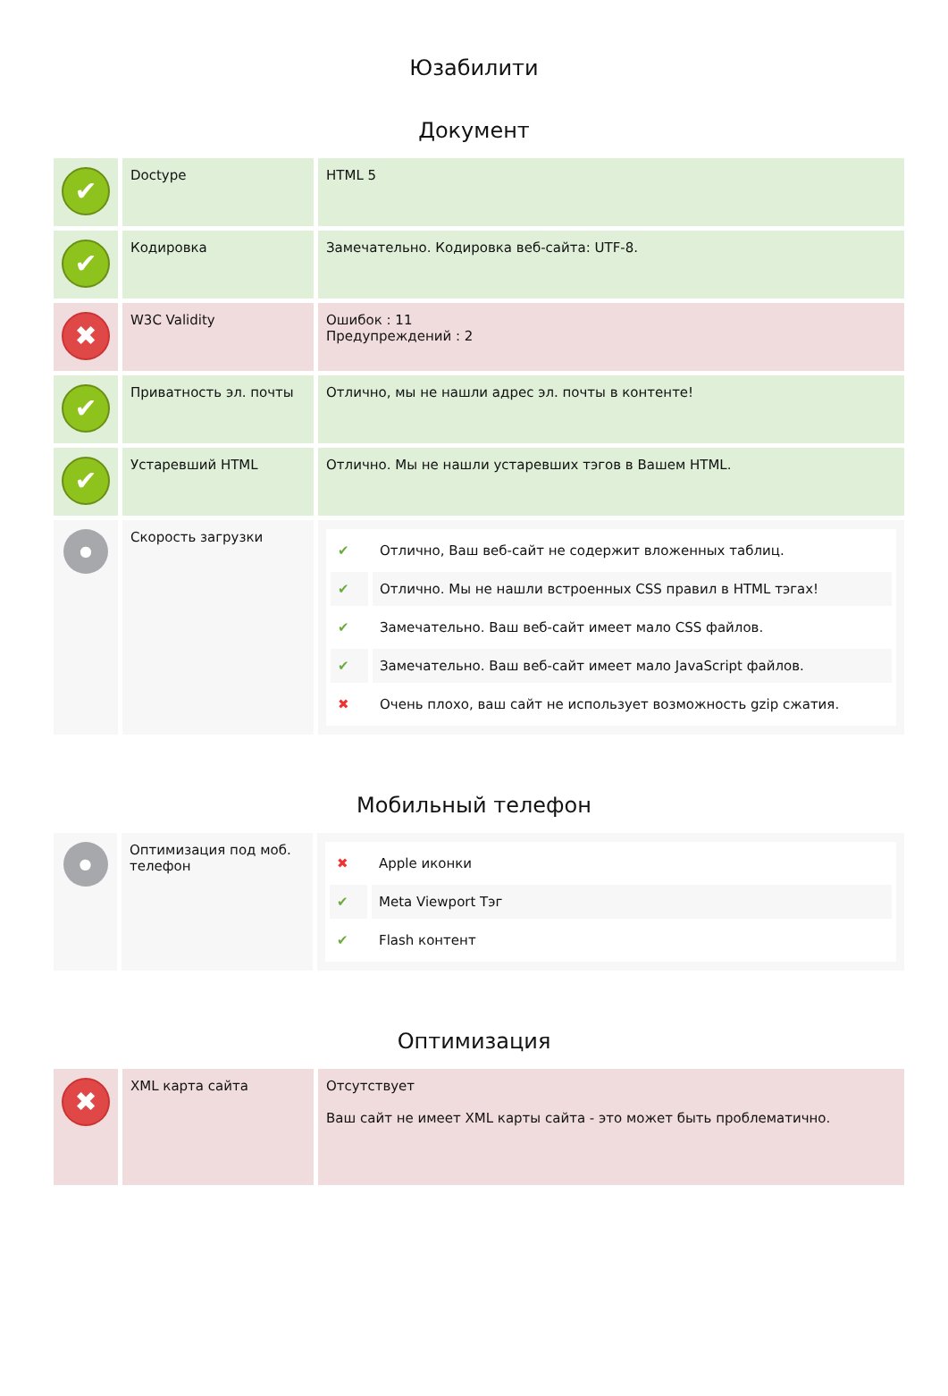Юзабилити
Документ
| ✔ | Doctype | HTML 5 |
| ✔ | Кодировка | Замечательно. Кодировка веб-сайта: UTF-8. |
| ✖ | W3C Validity | Ошибок : 11 Предупреждений : 2 |
| ✔ | Приватность эл. почты | Отлично, мы не нашли адрес эл. почты в контенте! |
| ✔ | Устаревший HTML | Отлично. Мы не нашли устаревших тэгов в Вашем HTML. |
| ● | Скорость загрузки | / ✔ / Отлично, Ваш веб-сайт не содержит вложенных таблиц. / / ✔ / Отлично. Мы не нашли встроенных CSS правил в HTML тэгах! / / ✔ / Замечательно. Ваш веб-сайт имеет мало CSS файлов. / / ✔ / Замечательно. Ваш веб-сайт имеет мало JavaScript файлов. / / ✖ / Очень плохо, ваш сайт не использует возможность gzip сжатия. / |
Мобильный телефон
| ● | Оптимизация под моб. телефон | / ✖ / Apple иконки / / ✔ / Meta Viewport Тэг / / ✔ / Flash контент / |
Оптимизация
| ✖ | XML карта сайта | Отсутствует Ваш сайт не имеет XML карты сайта - это может быть проблематично. |